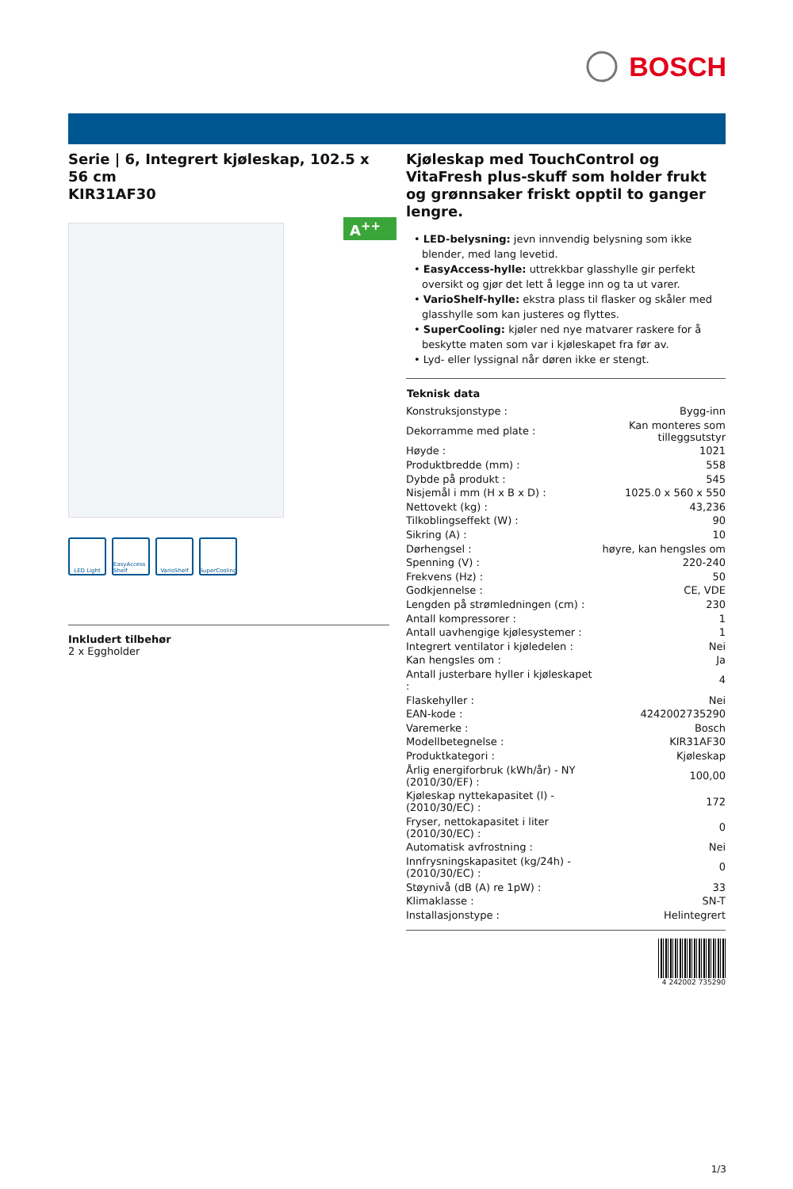BOSCH
Serie | 6, Integrert kjøleskap, 102.5 x 56 cm
KIR31AF30
A<sup>++</sup>
LED Light EasyAccess Shelf
VarioShelf SuperCooling
Inkludert tilbehør
2 x Eggholder
Kjøleskap med TouchControl og VitaFresh plus-skuff som holder frukt og grønnsaker friskt opptil to ganger lengre.
• LED-belysning: jevn innvendig belysning som ikke blender, med lang levetid.
• EasyAccess-hylle: uttrekkbar glasshylle gir perfekt oversikt og gjør det lett å legge inn og ta ut varer.
• VarioShelf-hylle: ekstra plass til flasker og skåler med glasshylle som kan justeres og flyttes.
• SuperCooling: kjøler ned nye matvarer raskere for å beskytte maten som var i kjøleskapet fra før av.
• Lyd- eller lyssignal når døren ikke er stengt.
| Teknisk data | |
| --- | --- |
| Konstruksjonstype : | Bygg-inn |
| Dekorramme med plate : | Kan monteres som tilleggsutstyr |
| Høyde : | 1021 |
| Produktbredde (mm) : | 558 |
| Dybde på produkt : | 545 |
| Nisjemål i mm (H x B x D) : | 1025.0 x 560 x 550 |
| Nettovekt (kg) : | 43,236 |
| Tilkoblingseffekt (W) : | 90 |
| Sikring (A) : | 10 |
| Dørhengsel : | høyre, kan hengsles om |
| Spenning (V) : | 220-240 |
| Frekvens (Hz) : | 50 |
| Godkjennelse : | CE, VDE |
| Lengden på strømledningen (cm) : | 230 |
| Antall kompressorer : | 1 |
| Antall uavhengige kjølesystemer : | 1 |
| Integrert ventilator i kjøledelen : | Nei |
| Kan hengsles om : | Ja |
| Antall justerbare hyller i kjøleskapet : | 4 |
| Flaskehyller : | Nei |
| EAN-kode : | 4242002735290 |
| Varemerke : | Bosch |
| Modellbetegnelse : | KIR31AF30 |
| Produktkategori : | Kjøleskap |
| Årlig energiforbruk (kWh/år) - NY (2010/30/EF) : | 100,00 |
| Kjøleskap nyttekapasitet (l) - (2010/30/EC) : | 172 |
| Fryser, nettokapasitet i liter (2010/30/EC) : | 0 |
| Automatisk avfrostning : | Nei |
| Innfrysningskapasitet (kg/24h) - (2010/30/EC) : | 0 |
| Støynivå (dB (A) re 1pW) : | 33 |
| Klimaklasse : | SN-T |
| Installasjonstype : | Helintegrert |
4 242002 735290
1/3